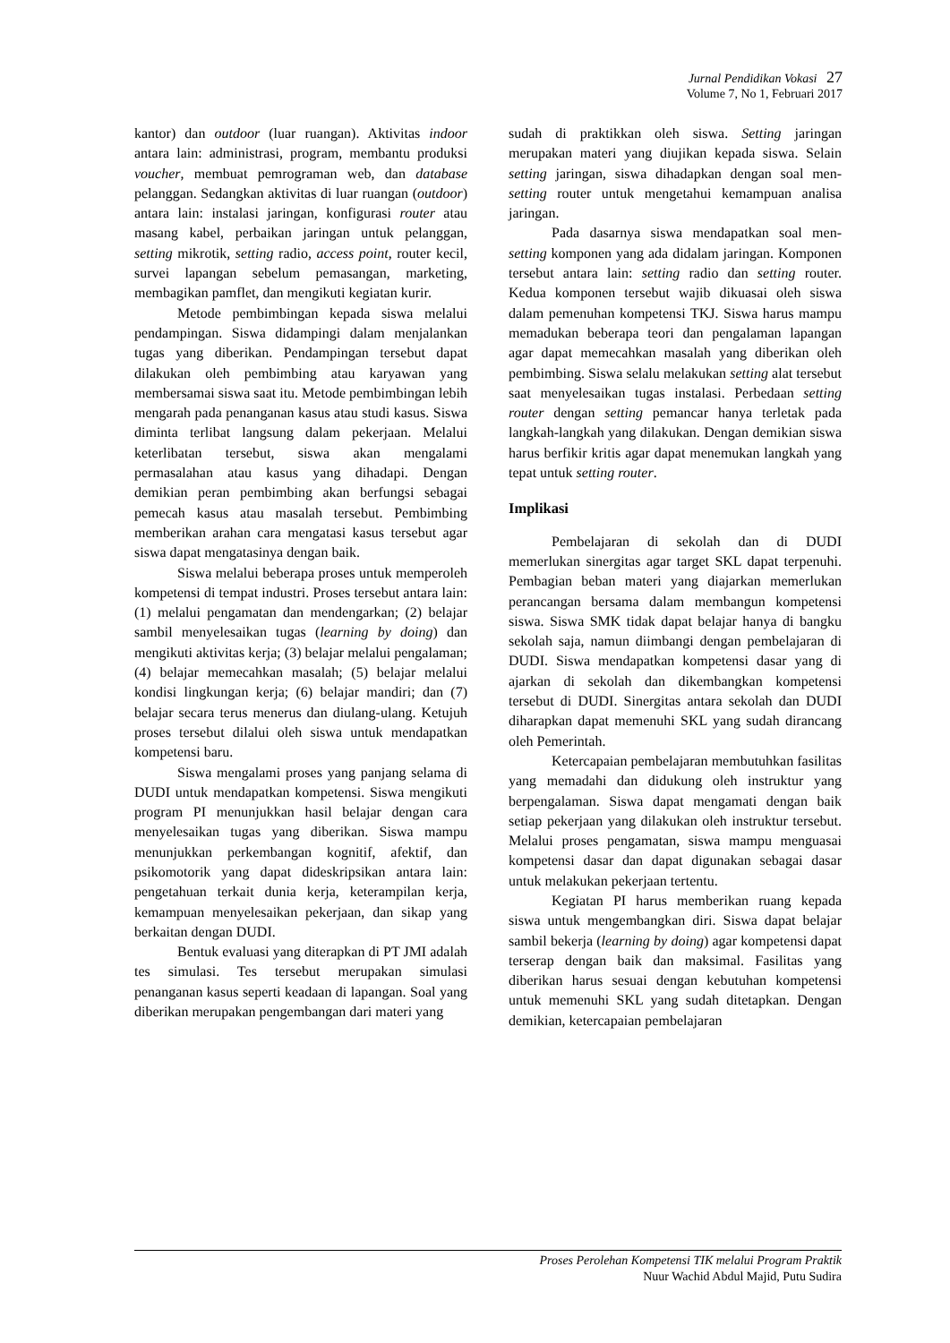Jurnal Pendidikan Vokasi 27
Volume 7, No 1, Februari 2017
kantor) dan outdoor (luar ruangan). Aktivitas indoor antara lain: administrasi, program, membantu produksi voucher, membuat pemrograman web, dan database pelanggan. Sedangkan aktivitas di luar ruangan (outdoor) antara lain: instalasi jaringan, konfigurasi router atau masang kabel, perbaikan jaringan untuk pelanggan, setting mikrotik, setting radio, access point, router kecil, survei lapangan sebelum pemasangan, marketing, membagikan pamflet, dan mengikuti kegiatan kurir.
Metode pembimbingan kepada siswa melalui pendampingan. Siswa didampingi dalam menjalankan tugas yang diberikan. Pendampingan tersebut dapat dilakukan oleh pembimbing atau karyawan yang membersamai siswa saat itu. Metode pembimbingan lebih mengarah pada penanganan kasus atau studi kasus. Siswa diminta terlibat langsung dalam pekerjaan. Melalui keterlibatan tersebut, siswa akan mengalami permasalahan atau kasus yang dihadapi. Dengan demikian peran pembimbing akan berfungsi sebagai pemecah kasus atau masalah tersebut. Pembimbing memberikan arahan cara mengatasi kasus tersebut agar siswa dapat mengatasinya dengan baik.
Siswa melalui beberapa proses untuk memperoleh kompetensi di tempat industri. Proses tersebut antara lain: (1) melalui pengamatan dan mendengarkan; (2) belajar sambil menyelesaikan tugas (learning by doing) dan mengikuti aktivitas kerja; (3) belajar melalui pengalaman; (4) belajar memecahkan masalah; (5) belajar melalui kondisi lingkungan kerja; (6) belajar mandiri; dan (7) belajar secara terus menerus dan diulang-ulang. Ketujuh proses tersebut dilalui oleh siswa untuk mendapatkan kompetensi baru.
Siswa mengalami proses yang panjang selama di DUDI untuk mendapatkan kompetensi. Siswa mengikuti program PI menunjukkan hasil belajar dengan cara menyelesaikan tugas yang diberikan. Siswa mampu menunjukkan perkembangan kognitif, afektif, dan psikomotorik yang dapat dideskripsikan antara lain: pengetahuan terkait dunia kerja, keterampilan kerja, kemampuan menyelesaikan pekerjaan, dan sikap yang berkaitan dengan DUDI.
Bentuk evaluasi yang diterapkan di PT JMI adalah tes simulasi. Tes tersebut merupakan simulasi penanganan kasus seperti keadaan di lapangan. Soal yang diberikan merupakan pengembangan dari materi yang
sudah di praktikkan oleh siswa. Setting jaringan merupakan materi yang diujikan kepada siswa. Selain setting jaringan, siswa dihadapkan dengan soal men-setting router untuk mengetahui kemampuan analisa jaringan.
Pada dasarnya siswa mendapatkan soal men-setting komponen yang ada didalam jaringan. Komponen tersebut antara lain: setting radio dan setting router. Kedua komponen tersebut wajib dikuasai oleh siswa dalam pemenuhan kompetensi TKJ. Siswa harus mampu memadukan beberapa teori dan pengalaman lapangan agar dapat memecahkan masalah yang diberikan oleh pembimbing. Siswa selalu melakukan setting alat tersebut saat menyelesaikan tugas instalasi. Perbedaan setting router dengan setting pemancar hanya terletak pada langkah-langkah yang dilakukan. Dengan demikian siswa harus berfikir kritis agar dapat menemukan langkah yang tepat untuk setting router.
Implikasi
Pembelajaran di sekolah dan di DUDI memerlukan sinergitas agar target SKL dapat terpenuhi. Pembagian beban materi yang diajarkan memerlukan perancangan bersama dalam membangun kompetensi siswa. Siswa SMK tidak dapat belajar hanya di bangku sekolah saja, namun diimbangi dengan pembelajaran di DUDI. Siswa mendapatkan kompetensi dasar yang di ajarkan di sekolah dan dikembangkan kompetensi tersebut di DUDI. Sinergitas antara sekolah dan DUDI diharapkan dapat memenuhi SKL yang sudah dirancang oleh Pemerintah.
Ketercapaian pembelajaran membutuhkan fasilitas yang memadahi dan didukung oleh instruktur yang berpengalaman. Siswa dapat mengamati dengan baik setiap pekerjaan yang dilakukan oleh instruktur tersebut. Melalui proses pengamatan, siswa mampu menguasai kompetensi dasar dan dapat digunakan sebagai dasar untuk melakukan pekerjaan tertentu.
Kegiatan PI harus memberikan ruang kepada siswa untuk mengembangkan diri. Siswa dapat belajar sambil bekerja (learning by doing) agar kompetensi dapat terserap dengan baik dan maksimal. Fasilitas yang diberikan harus sesuai dengan kebutuhan kompetensi untuk memenuhi SKL yang sudah ditetapkan. Dengan demikian, ketercapaian pembelajaran
Proses Perolehan Kompetensi TIK melalui Program Praktik
Nuur Wachid Abdul Majid, Putu Sudira